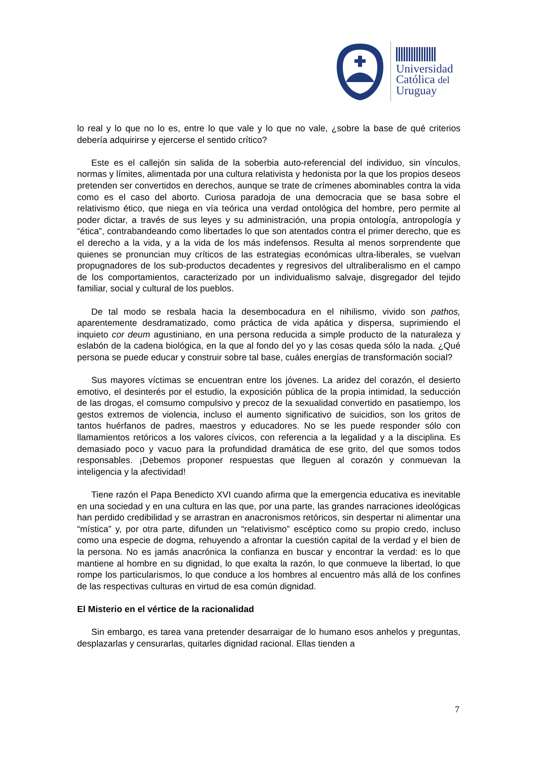Universidad
Católica del
Uruguay
lo real y lo que no lo es, entre lo que vale y lo que no vale, ¿sobre la base de qué criterios debería adquirirse y ejercerse el sentido crítico?
Este es el callejón sin salida de la soberbia auto-referencial del individuo, sin vínculos, normas y límites, alimentada por una cultura relativista y hedonista por la que los propios deseos pretenden ser convertidos en derechos, aunque se trate de crímenes abominables contra la vida como es el caso del aborto. Curiosa paradoja de una democracia que se basa sobre el relativismo ético, que niega en vía teórica una verdad ontológica del hombre, pero permite al poder dictar, a través de sus leyes y su administración, una propia ontología, antropología y “ética”, contrabandeando como libertades lo que son atentados contra el primer derecho, que es el derecho a la vida, y a la vida de los más indefensos. Resulta al menos sorprendente que quienes se pronuncian muy críticos de las estrategias económicas ultra-liberales, se vuelvan propugnadores de los sub-productos decadentes y regresivos del ultraliberalismo en el campo de los comportamientos, caracterizado por un individualismo salvaje, disgregador del tejido familiar, social y cultural de los pueblos.
De tal modo se resbala hacia la desembocadura en el nihilismo, vivido son pathos, aparentemente desdramatizado, como práctica de vida apática y dispersa, suprimiendo el inquieto cor deum agustiniano, en una persona reducida a simple producto de la naturaleza y eslabón de la cadena biológica, en la que al fondo del yo y las cosas queda sólo la nada. ¿Qué persona se puede educar y construir sobre tal base, cuáles energías de transformación social?
Sus mayores víctimas se encuentran entre los jóvenes. La aridez del corazón, el desierto emotivo, el desinterés por el estudio, la exposición pública de la propia intimidad, la seducción de las drogas, el comsumo compulsivo y precoz de la sexualidad convertido en pasatiempo, los gestos extremos de violencia, incluso el aumento significativo de suicidios, son los gritos de tantos huérfanos de padres, maestros y educadores. No se les puede responder sólo con llamamientos retóricos a los valores cívicos, con referencia a la legalidad y a la disciplina. Es demasiado poco y vacuo para la profundidad dramática de ese grito, del que somos todos responsables. ¡Debemos proponer respuestas que lleguen al corazón y conmuevan la inteligencia y la afectividad!
Tiene razón el Papa Benedicto XVI cuando afirma que la emergencia educativa es inevitable en una sociedad y en una cultura en las que, por una parte, las grandes narraciones ideológicas han perdido credibilidad y se arrastran en anacronismos retóricos, sin despertar ni alimentar una “mística” y, por otra parte, difunden un “relativismo” escéptico como su propio credo, incluso como una especie de dogma, rehuyendo a afrontar la cuestión capital de la verdad y el bien de la persona. No es jamás anacrónica la confianza en buscar y encontrar la verdad: es lo que mantiene al hombre en su dignidad, lo que exalta la razón, lo que conmueve la libertad, lo que rompe los particularismos, lo que conduce a los hombres al encuentro más allá de los confines de las respectivas culturas en virtud de esa común dignidad.
El Misterio en el vértice de la racionalidad
Sin embargo, es tarea vana pretender desarraigar de lo humano esos anhelos y preguntas, desplazarlas y censurarlas, quitarles dignidad racional. Ellas tienden a
7